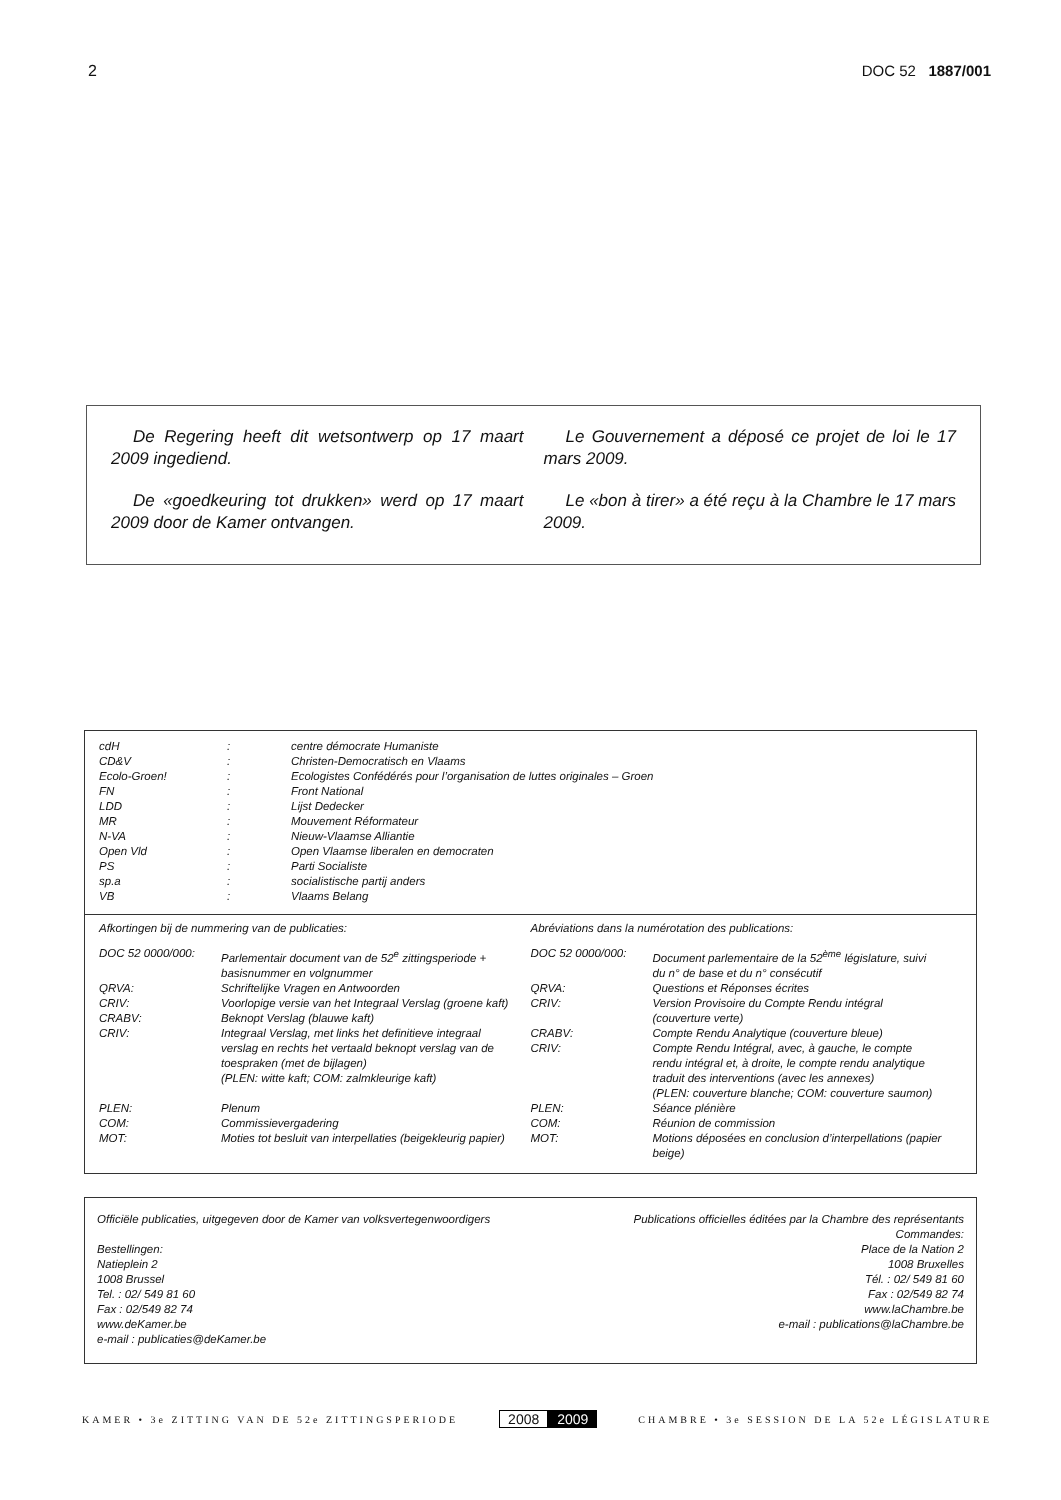2 DOC 52 1887/001
De Regering heeft dit wetsontwerp op 17 maart 2009 ingediend.
De «goedkeuring tot drukken» werd op 17 maart 2009 door de Kamer ontvangen.
Le Gouvernement a déposé ce projet de loi le 17 mars 2009.
Le «bon à tirer» a été reçu à la Chambre le 17 mars 2009.
| cdH | : | centre démocrate Humaniste |
| CD&V | : | Christen-Democratisch en Vlaams |
| Ecolo-Groen! | : | Ecologistes Confédérés pour l’organisation de luttes originales – Groen |
| FN | : | Front National |
| LDD | : | Lijst Dedecker |
| MR | : | Mouvement Réformateur |
| N-VA | : | Nieuw-Vlaamse Alliantie |
| Open Vld | : | Open Vlaamse liberalen en democraten |
| PS | : | Parti Socialiste |
| sp.a | : | socialistische partij anders |
| VB | : | Vlaams Belang |
Afkortingen bij de nummering van de publicaties:
| DOC 52 0000/000: | Parlementair document van de 52<sup>e</sup> zittingsperiode + basisnummer en volgnummer |
| QRVA: | Schriftelijke Vragen en Antwoorden |
| CRIV: | Voorlopige versie van het Integraal Verslag (groene kaft) |
| CRABV: | Beknopt Verslag (blauwe kaft) |
| CRIV: | Integraal Verslag, met links het definitieve integraal verslag en rechts het vertaald beknopt verslag van de toespraken (met de bijlagen) (PLEN: witte kaft; COM: zalmkleurige kaft) |
| PLEN: | Plenum |
| COM: | Commissievergadering |
| MOT: | Moties tot besluit van interpellaties (beigekleurig papier) |
Abréviations dans la numérotation des publications:
| DOC 52 0000/000: | Document parlementaire de la 52<sup>ème</sup> législature, suivi du n° de base et du n° consécutif |
| QRVA: | Questions et Réponses écrites |
| CRIV: | Version Provisoire du Compte Rendu intégral (couverture verte) |
| CRABV: | Compte Rendu Analytique (couverture bleue) |
| CRIV: | Compte Rendu Intégral, avec, à gauche, le compte rendu intégral et, à droite, le compte rendu analytique traduit des interventions (avec les annexes) (PLEN: couverture blanche; COM: couverture saumon) |
| PLEN: | Séance plénière |
| COM: | Réunion de commission |
| MOT: | Motions déposées en conclusion d’interpellations (papier beige) |
Officiële publicaties, uitgegeven door de Kamer van volksvertegenwoordigers
Bestellingen:
Natieplein 2
1008 Brussel
Tel. : 02/ 549 81 60
Fax : 02/549 82 74
www.deKamer.be
e-mail : publicaties@deKamer.be
Publications officielles éditées par la Chambre des représentants
Commandes:
Place de la Nation 2
1008 Bruxelles
Tél. : 02/ 549 81 60
Fax : 02/549 82 74
www.laChambre.be
e-mail : publications@laChambre.be
KAMER • 3e ZITTING VAN DE 52e ZITTINGSPERIODE 2008 2009 CHAMBRE • 3e SESSION DE LA 52e LÉGISLATURE